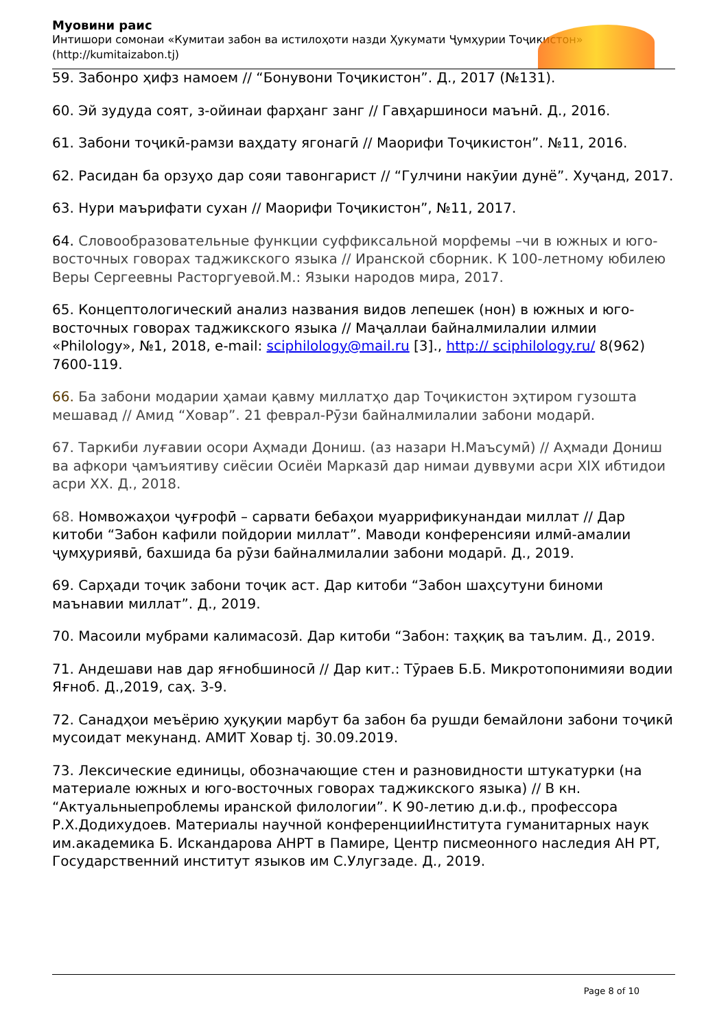Муовини раис
Интишори сомонаи «Кумитаи забон ва истилоҳоти назди Ҳукумати Ҷумҳурии Тоҷикистон» (http://kumitaizabon.tj)
59. Забонро ҳифз намоем // “Бонувони Тоҷикистон”. Д., 2017 (№131).
60. Эй зудуда соят, з-ойинаи фарҳанг занг // Гавҳаршиноси маънӣ. Д., 2016.
61. Забони тоҷикӣ-рамзи ваҳдату ягонагӣ // Маорифи Тоҷикистон”. №11, 2016.
62. Расидан ба орзуҳо дар сояи тавонгарист // “Гулчини накӯии дунё”. Хуҷанд, 2017.
63. Нури маърифати сухан // Маорифи Тоҷикистон”, №11, 2017.
64. Словообразовательные функции суффиксальной морфемы –чи в южных и юго-восточных говорах таджикского языка // Иранской сборник. К 100-летному юбилею Веры Сергеевны Расторгуевой.М.: Языки народов мира, 2017.
65. Концептологический анализ названия видов лепешек (нон) в южных и юго-восточных говорах таджикского языка // Маҷаллаи байналмилалии илмии «Philology», №1, 2018, e-mail: sciphilology@mail.ru [3]., http:// sciphilology.ru/ 8(962) 7600-119.
66. Ба забони модарии ҳамаи қавму миллатҳо дар Тоҷикистон эҳтиром гузошта мешавад // Амид “Ховар”. 21 феврал-Рӯзи байналмилалии забони модарӣ.
67. Таркиби луғавии осори Аҳмади Дониш. (аз назари Н.Маъсумӣ) // Аҳмади Дониш ва афкори ҷамъиятиву сиёсии Осиёи Марказӣ дар нимаи дуввуми асри XIX ибтидои асри XX. Д., 2018.
68. Номвожаҳои ҷуғрофӣ – сарвати бебаҳои муаррификунандаи миллат // Дар китоби “Забон кафили пойдории миллат”. Маводи конференсияи илмӣ-амалии ҷумҳуриявӣ, бахшида ба рӯзи байналмилалии забони модарӣ. Д., 2019.
69. Сарҳади тоҷик забони тоҷик аст. Дар китоби “Забон шаҳсутуни биноми маънавии миллат”. Д., 2019.
70. Масоили мубрами калимасозӣ. Дар китоби “Забон: таҳқиқ ва таълим. Д., 2019.
71. Андешави нав дар яғнобшиносӣ // Дар кит.: Тӯраев Б.Б. Микротопонимияи водии Яғноб. Д.,2019, саҳ. 3-9.
72. Санадҳои меъёрию ҳуқуқии марбут ба забон ба рушди бемайлони забони тоҷикӣ мусоидат мекунанд. АМИТ Ховар tj. 30.09.2019.
73. Лексические единицы, обозначающие стен и разновидности штукатурки (на материале южных и юго-восточных говорах таджикского языка) // В кн. “Актуальныепроблемы иранской филологии”. К 90-летию д.и.ф., профессора Р.Х.Додихудоев. Материалы научной конференцииИнститута гуманитарных наук им.академика Б. Искандарова АНРТ в Памире, Центр писмеонного наследия АН РТ, Государственний институт языков им С.Улугзаде. Д., 2019.
Page 8 of 10